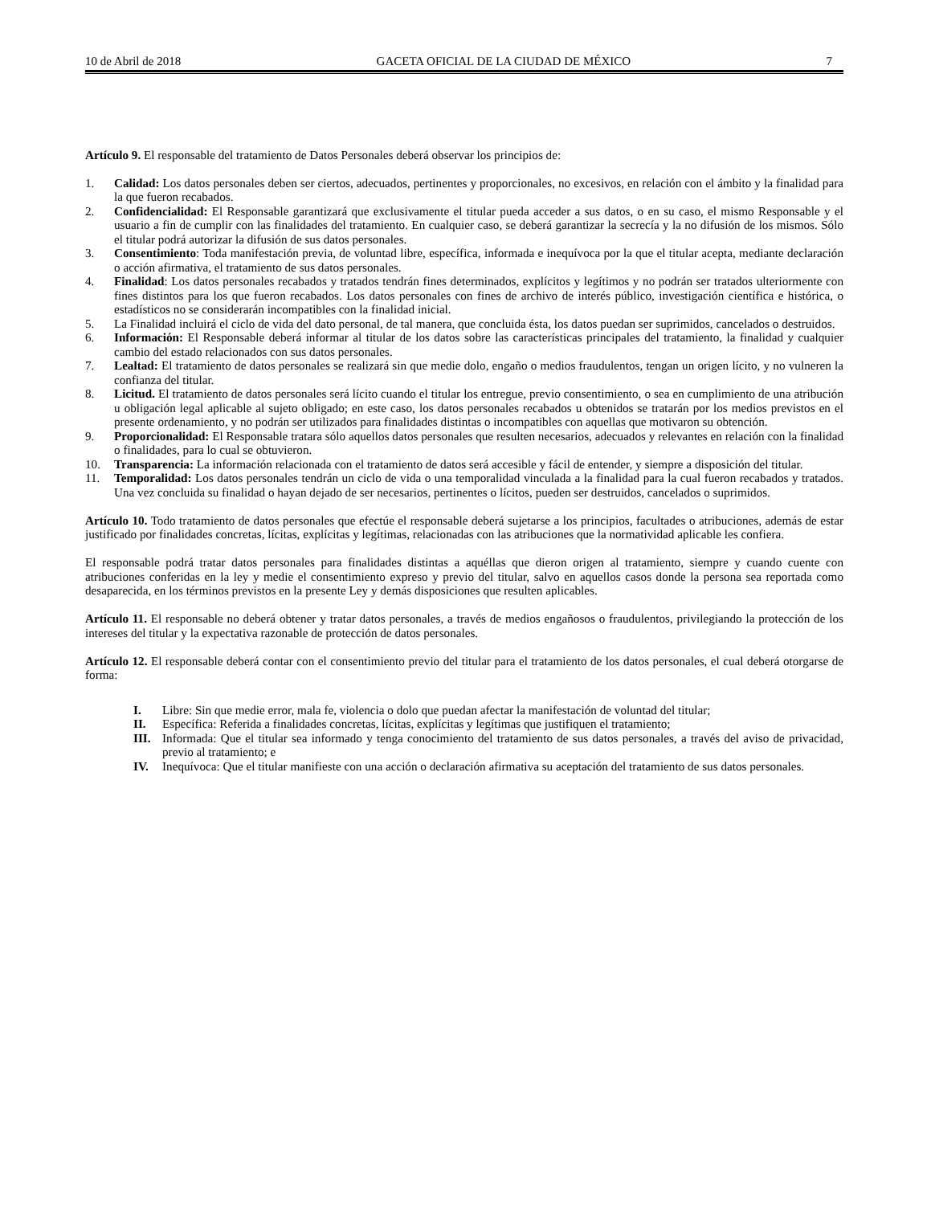10 de Abril de 2018 GACETA OFICIAL DE LA CIUDAD DE MÉXICO 7
Artículo 9. El responsable del tratamiento de Datos Personales deberá observar los principios de:
1. Calidad: Los datos personales deben ser ciertos, adecuados, pertinentes y proporcionales, no excesivos, en relación con el ámbito y la finalidad para la que fueron recabados.
2. Confidencialidad: El Responsable garantizará que exclusivamente el titular pueda acceder a sus datos, o en su caso, el mismo Responsable y el usuario a fin de cumplir con las finalidades del tratamiento. En cualquier caso, se deberá garantizar la secrecía y la no difusión de los mismos. Sólo el titular podrá autorizar la difusión de sus datos personales.
3. Consentimiento: Toda manifestación previa, de voluntad libre, específica, informada e inequívoca por la que el titular acepta, mediante declaración o acción afirmativa, el tratamiento de sus datos personales.
4. Finalidad: Los datos personales recabados y tratados tendrán fines determinados, explícitos y legítimos y no podrán ser tratados ulteriormente con fines distintos para los que fueron recabados. Los datos personales con fines de archivo de interés público, investigación científica e histórica, o estadísticos no se considerarán incompatibles con la finalidad inicial.
5. La Finalidad incluirá el ciclo de vida del dato personal, de tal manera, que concluida ésta, los datos puedan ser suprimidos, cancelados o destruidos.
6. Información: El Responsable deberá informar al titular de los datos sobre las características principales del tratamiento, la finalidad y cualquier cambio del estado relacionados con sus datos personales.
7. Lealtad: El tratamiento de datos personales se realizará sin que medie dolo, engaño o medios fraudulentos, tengan un origen lícito, y no vulneren la confianza del titular.
8. Licitud. El tratamiento de datos personales será lícito cuando el titular los entregue, previo consentimiento, o sea en cumplimiento de una atribución u obligación legal aplicable al sujeto obligado; en este caso, los datos personales recabados u obtenidos se tratarán por los medios previstos en el presente ordenamiento, y no podrán ser utilizados para finalidades distintas o incompatibles con aquellas que motivaron su obtención.
9. Proporcionalidad: El Responsable tratara sólo aquellos datos personales que resulten necesarios, adecuados y relevantes en relación con la finalidad o finalidades, para lo cual se obtuvieron.
10. Transparencia: La información relacionada con el tratamiento de datos será accesible y fácil de entender, y siempre a disposición del titular.
11. Temporalidad: Los datos personales tendrán un ciclo de vida o una temporalidad vinculada a la finalidad para la cual fueron recabados y tratados. Una vez concluida su finalidad o hayan dejado de ser necesarios, pertinentes o lícitos, pueden ser destruidos, cancelados o suprimidos.
Artículo 10. Todo tratamiento de datos personales que efectúe el responsable deberá sujetarse a los principios, facultades o atribuciones, además de estar justificado por finalidades concretas, lícitas, explícitas y legítimas, relacionadas con las atribuciones que la normatividad aplicable les confiera.
El responsable podrá tratar datos personales para finalidades distintas a aquéllas que dieron origen al tratamiento, siempre y cuando cuente con atribuciones conferidas en la ley y medie el consentimiento expreso y previo del titular, salvo en aquellos casos donde la persona sea reportada como desaparecida, en los términos previstos en la presente Ley y demás disposiciones que resulten aplicables.
Artículo 11. El responsable no deberá obtener y tratar datos personales, a través de medios engañosos o fraudulentos, privilegiando la protección de los intereses del titular y la expectativa razonable de protección de datos personales.
Artículo 12. El responsable deberá contar con el consentimiento previo del titular para el tratamiento de los datos personales, el cual deberá otorgarse de forma:
I. Libre: Sin que medie error, mala fe, violencia o dolo que puedan afectar la manifestación de voluntad del titular;
II. Específica: Referida a finalidades concretas, lícitas, explícitas y legítimas que justifiquen el tratamiento;
III. Informada: Que el titular sea informado y tenga conocimiento del tratamiento de sus datos personales, a través del aviso de privacidad, previo al tratamiento; e
IV. Inequívoca: Que el titular manifieste con una acción o declaración afirmativa su aceptación del tratamiento de sus datos personales.